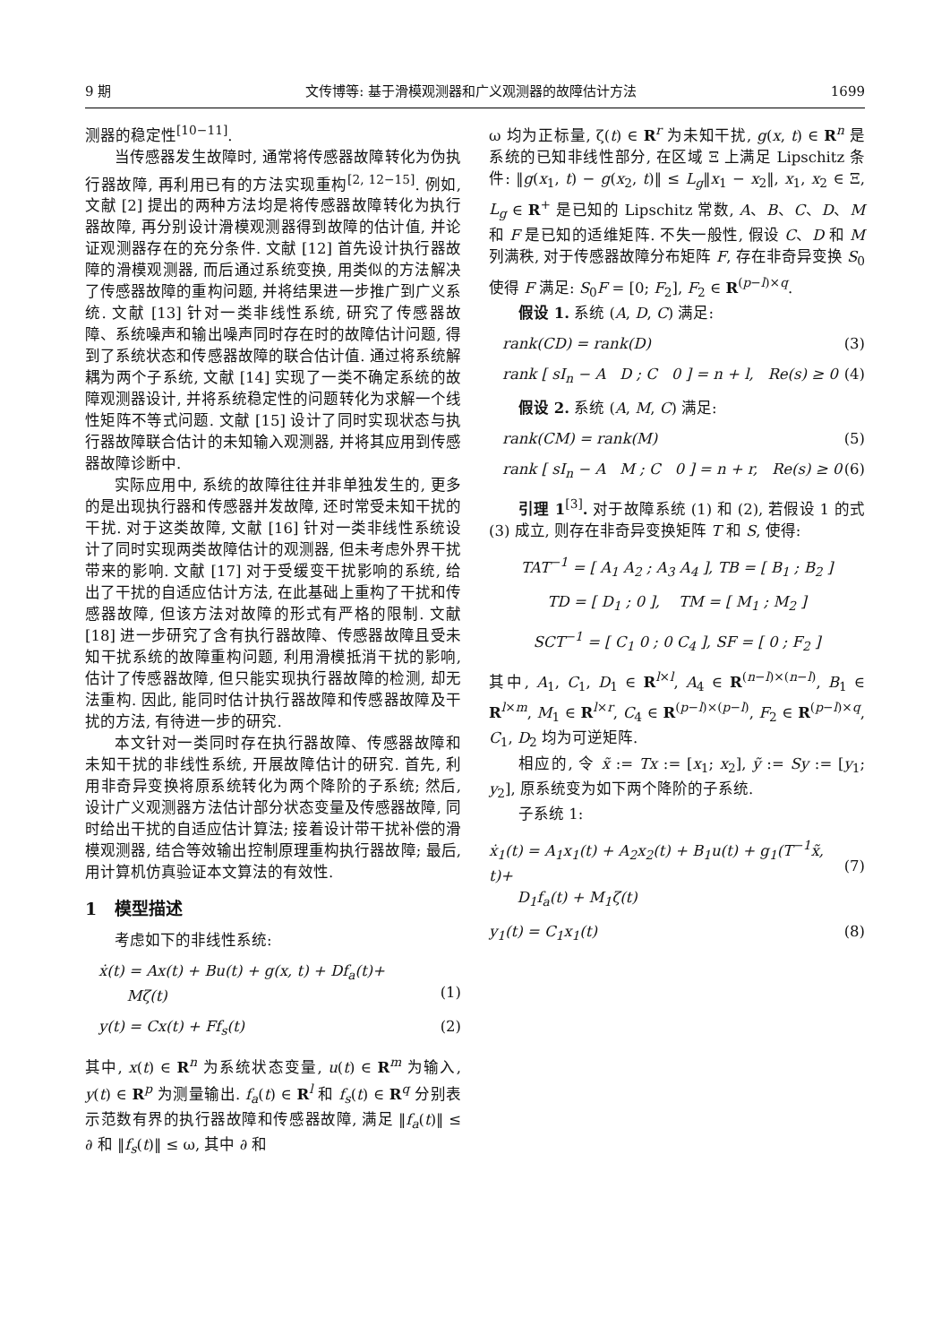9 期 文传博等: 基于滑模观测器和广义观测器的故障估计方法 1699
测器的稳定性<sup>[10−11]</sup>.
当传感器发生故障时, 通常将传感器故障转化为伪执行器故障, 再利用已有的方法实现重构<sup>[2, 12−15]</sup>. 例如, 文献 [2] 提出的两种方法均是将传感器故障转化为执行器故障, 再分别设计滑模观测器得到故障的估计值, 并论证观测器存在的充分条件. 文献 [12] 首先设计执行器故障的滑模观测器, 而后通过系统变换, 用类似的方法解决了传感器故障的重构问题, 并将结果进一步推广到广义系统. 文献 [13] 针对一类非线性系统, 研究了传感器故障、系统噪声和输出噪声同时存在时的故障估计问题, 得到了系统状态和传感器故障的联合估计值. 通过将系统解耦为两个子系统, 文献 [14] 实现了一类不确定系统的故障观测器设计, 并将系统稳定性的问题转化为求解一个线性矩阵不等式问题. 文献 [15] 设计了同时实现状态与执行器故障联合估计的未知输入观测器, 并将其应用到传感器故障诊断中.
实际应用中, 系统的故障往往并非单独发生的, 更多的是出现执行器和传感器并发故障, 还时常受未知干扰的干扰. 对于这类故障, 文献 [16] 针对一类非线性系统设计了同时实现两类故障估计的观测器, 但未考虑外界干扰带来的影响. 文献 [17] 对于受缓变干扰影响的系统, 给出了干扰的自适应估计方法, 在此基础上重构了干扰和传感器故障, 但该方法对故障的形式有严格的限制. 文献 [18] 进一步研究了含有执行器故障、传感器故障且受未知干扰系统的故障重构问题, 利用滑模抵消干扰的影响, 估计了传感器故障, 但只能实现执行器故障的检测, 却无法重构. 因此, 能同时估计执行器故障和传感器故障及干扰的方法, 有待进一步的研究.
本文针对一类同时存在执行器故障、传感器故障和未知干扰的非线性系统, 开展故障估计的研究. 首先, 利用非奇异变换将原系统转化为两个降阶的子系统; 然后, 设计广义观测器方法估计部分状态变量及传感器故障, 同时给出干扰的自适应估计算法; 接着设计带干扰补偿的滑模观测器, 结合等效输出控制原理重构执行器故障; 最后, 用计算机仿真验证本文算法的有效性.
1 模型描述
考虑如下的非线性系统:
ẋ(t) = Ax(t) + Bu(t) + g(x, t) + Df<sub>a</sub>(t)+
Mζ(t)
(1)
y(t) = Cx(t) + Ff<sub>s</sub>(t) (2)
其中, x(t) ∈ R<sup>n</sup> 为系统状态变量, u(t) ∈ R<sup>m</sup> 为输入, y(t) ∈ R<sup>p</sup> 为测量输出. f<sub>a</sub>(t) ∈ R<sup>l</sup> 和 f<sub>s</sub>(t) ∈ R<sup>q</sup> 分别表示范数有界的执行器故障和传感器故障, 满足 ‖f<sub>a</sub>(t)‖ ≤ ∂ 和 ‖f<sub>s</sub>(t)‖ ≤ ω, 其中 ∂ 和
ω 均为正标量, ζ(t) ∈ R<sup>r</sup> 为未知干扰, g(x, t) ∈ R<sup>n</sup> 是系统的已知非线性部分, 在区域 Ξ 上满足 Lipschitz 条件: ‖g(x<sub>1</sub>, t) − g(x<sub>2</sub>, t)‖ ≤ L<sub>g</sub>‖x<sub>1</sub> − x<sub>2</sub>‖, x<sub>1</sub>, x<sub>2</sub> ∈ Ξ, L<sub>g</sub> ∈ R<sup>+</sup> 是已知的 Lipschitz 常数, A、B、C、D、M 和 F 是已知的适维矩阵. 不失一般性, 假设 C、D 和 M 列满秩, 对于传感器故障分布矩阵 F, 存在非奇异变换 S<sub>0</sub> 使得 F 满足: S<sub>0</sub>F = [0; F<sub>2</sub>], F<sub>2</sub> ∈ R<sup>(p−l)×q</sup>.
假设 1. 系统 (A, D, C) 满足:
rank(CD) = rank(D) (3)
rank [ sI<sub>n</sub> − A D ; C 0 ] = n + l, Re(s) ≥ 0 (4)
假设 2. 系统 (A, M, C) 满足:
rank(CM) = rank(M) (5)
rank [ sI<sub>n</sub> − A M ; C 0 ] = n + r, Re(s) ≥ 0 (6)
引理 1<sup>[3]</sup>. 对于故障系统 (1) 和 (2), 若假设 1 的式 (3) 成立, 则存在非奇异变换矩阵 T 和 S, 使得:
TAT<sup>−1</sup> = [ A<sub>1</sub> A<sub>2</sub> ; A<sub>3</sub> A<sub>4</sub> ], TB = [ B<sub>1</sub> ; B<sub>2</sub> ]
TD = [ D<sub>1</sub> ; 0 ], TM = [ M<sub>1</sub> ; M<sub>2</sub> ]
SCT<sup>−1</sup> = [ C<sub>1</sub> 0 ; 0 C<sub>4</sub> ], SF = [ 0 ; F<sub>2</sub> ]
其中, A<sub>1</sub>, C<sub>1</sub>, D<sub>1</sub> ∈ R<sup>l×l</sup>, A<sub>4</sub> ∈ R<sup>(n−l)×(n−l)</sup>, B<sub>1</sub> ∈ R<sup>l×m</sup>, M<sub>1</sub> ∈ R<sup>l×r</sup>, C<sub>4</sub> ∈ R<sup>(p−l)×(p−l)</sup>, F<sub>2</sub> ∈ R<sup>(p−l)×q</sup>, C<sub>1</sub>, D<sub>2</sub> 均为可逆矩阵.
相应的, 令 x̃ := Tx := [x<sub>1</sub>; x<sub>2</sub>], ỹ := Sy := [y<sub>1</sub>; y<sub>2</sub>], 原系统变为如下两个降阶的子系统.
子系统 1:
ẋ<sub>1</sub>(t) = A<sub>1</sub>x<sub>1</sub>(t) + A<sub>2</sub>x<sub>2</sub>(t) + B<sub>1</sub>u(t) + g<sub>1</sub>(T<sup>−1</sup>x̃, t)+
D<sub>1</sub>f<sub>a</sub>(t) + M<sub>1</sub>ζ(t)
(7)
y<sub>1</sub>(t) = C<sub>1</sub>x<sub>1</sub>(t) (8)